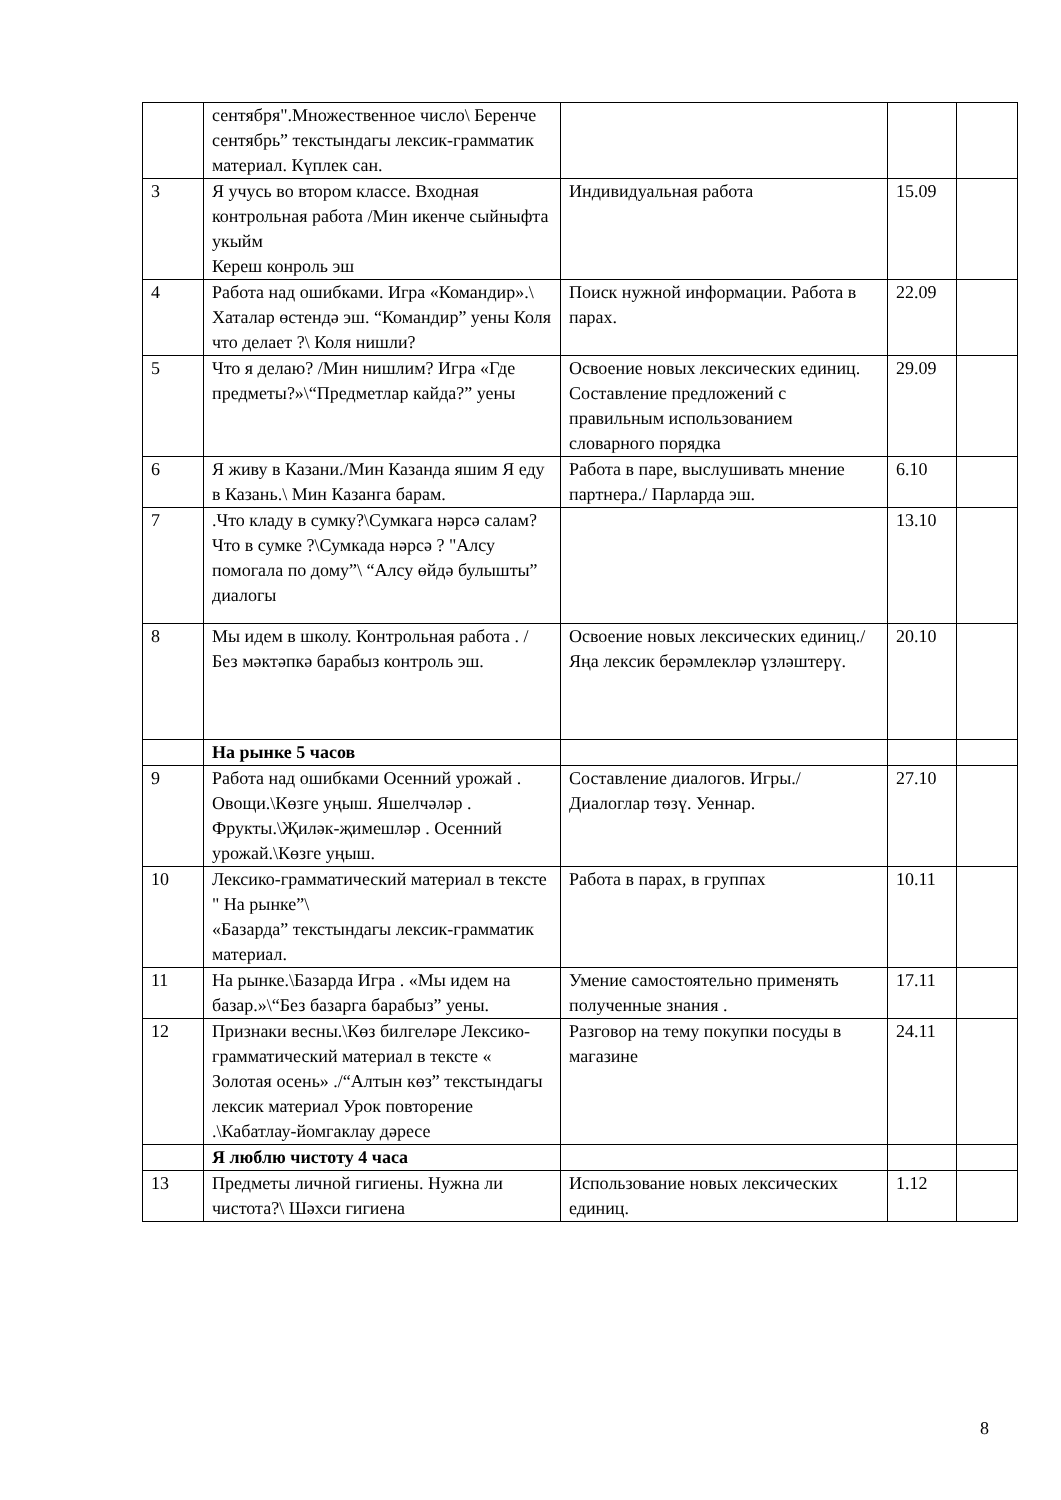| | сентября".Множественное число\ Беренче сентябрь” текстындагы лексик-грамматик материал. Күплек сан. | | | |
| 3 | Я учусь во втором классе. Входная контрольная работа /Мин икенче сыйныфта укыйм Кереш конроль эш | Индивидуальная работа | 15.09 | |
| 4 | Работа над ошибками. Игра «Командир».\ Хаталар өстендә эш. “Командир” уены Коля что делает ?\ Коля нишли? | Поиск нужной информации. Работа в парах. | 22.09 | |
| 5 | Что я делаю? /Мин нишлим? Игра «Где предметы?»\“Предметлар кайда?” уены | Освоение новых лексических единиц. Составление предложений с правильным использованием словарного порядка | 29.09 | |
| 6 | Я живу в Казани./Мин Казанда яшим Я еду в Казань.\ Мин Казанга барам. | Работа в паре, выслушивать мнение партнера./ Парларда эш. | 6.10 | |
| 7 | .Что кладу в сумку?\Сумкага нәрсә салам? Что в сумке ?\Сумкада нәрсә ? "Алсу помогала по дому”\ “Алсу өйдә булышты” диалогы | | 13.10 | |
| 8 | Мы идем в школу. Контрольная работа . / Без мәктәпкә барабыз контроль эш. | Освоение новых лексических единиц./Яңа лексик берәмлекләр үзләштерү. | 20.10 | |
| | На рынке 5 часов | | | |
| 9 | Работа над ошибками Осенний урожай . Овощи.\Көзге уңыш. Яшелчәләр . Фрукты.\Җиләк-җимешләр . Осенний урожай.\Көзге уңыш. | Составление диалогов. Игры./ Диалоглар төзү. Уеннар. | 27.10 | |
| 10 | Лексико-грамматический материал в тексте " На рынке”\ «Базарда” текстындагы лексик-грамматик материал. | Работа в парах, в группах | 10.11 | |
| 11 | На рынке.\Базарда Игра . «Мы идем на базар.»\“Без базарга барабыз” уены. | Умение самостоятельно применять полученные знания . | 17.11 | |
| 12 | Признаки весны.\Көз билгеләре Лексико-грамматический материал в тексте « Золотая осень» ./“Алтын көз” текстындагы лексик материал Урок повторение .\Кабатлау-йомгаклау дәресе | Разговор на тему покупки посуды в магазине | 24.11 | |
| | Я люблю чистоту 4 часа | | | |
| 13 | Предметы личной гигиены. Нужна ли чистота?\ Шәхси гигиена | Использование новых лексических единиц. | 1.12 | |
8